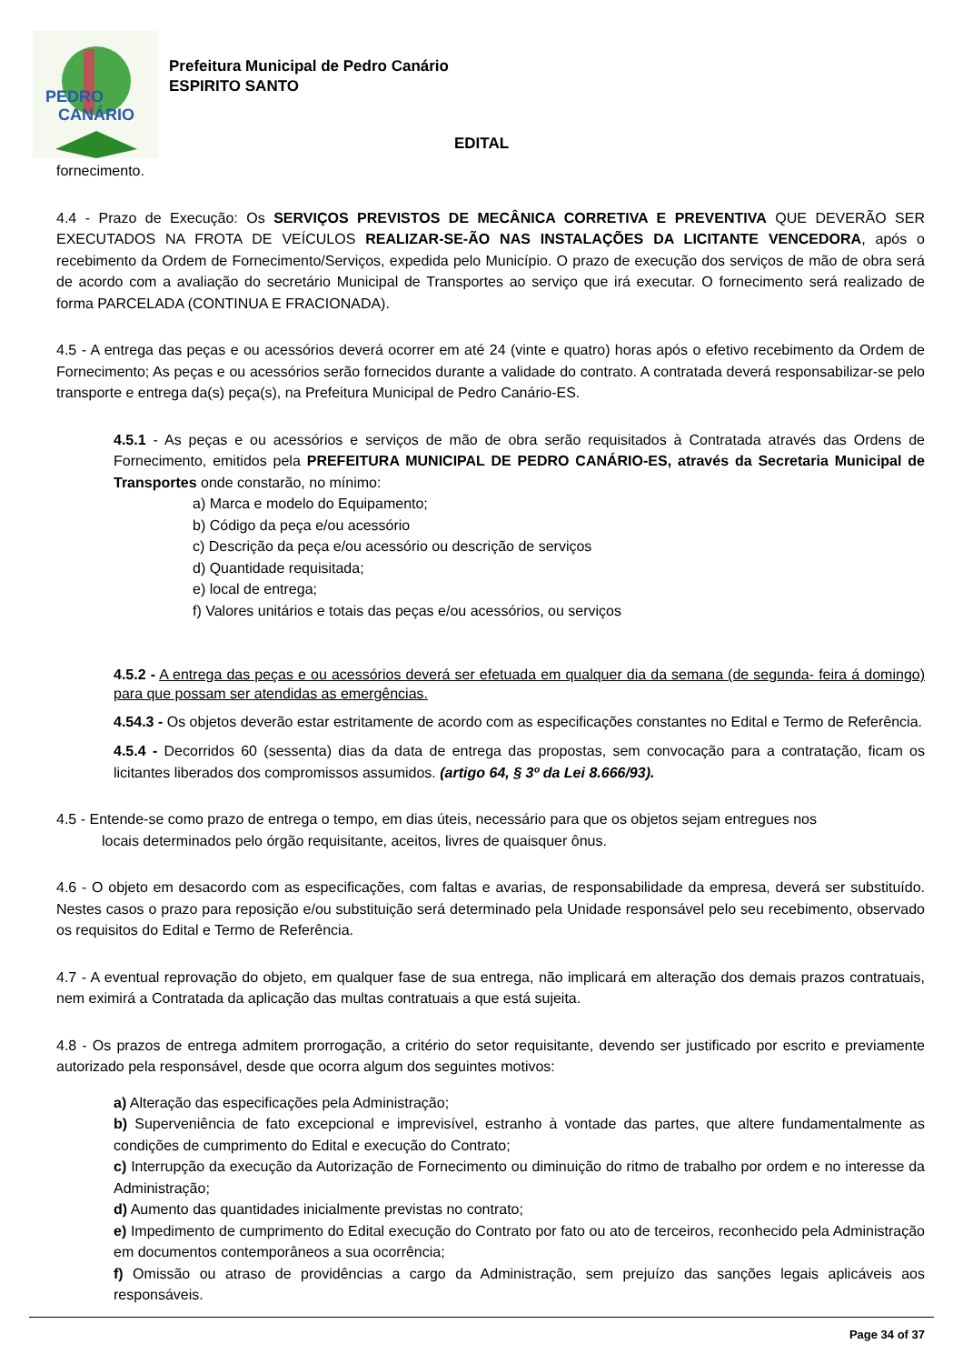PEDRO
CANÁRIO
Prefeitura Municipal de Pedro Canário
ESPIRITO SANTO
EDITAL
fornecimento.
4.4 - Prazo de Execução: Os SERVIÇOS PREVISTOS DE MECÂNICA CORRETIVA E PREVENTIVA QUE DEVERÃO SER EXECUTADOS NA FROTA DE VEÍCULOS REALIZAR-SE-ÃO NAS INSTALAÇÕES DA LICITANTE VENCEDORA, após o recebimento da Ordem de Fornecimento/Serviços, expedida pelo Município. O prazo de execução dos serviços de mão de obra será de acordo com a avaliação do secretário Municipal de Transportes ao serviço que irá executar. O fornecimento será realizado de forma PARCELADA (CONTINUA E FRACIONADA).
4.5 - A entrega das peças e ou acessórios deverá ocorrer em até 24 (vinte e quatro) horas após o efetivo recebimento da Ordem de Fornecimento; As peças e ou acessórios serão fornecidos durante a validade do contrato. A contratada deverá responsabilizar-se pelo transporte e entrega da(s) peça(s), na Prefeitura Municipal de Pedro Canário-ES.
4.5.1 - As peças e ou acessórios e serviços de mão de obra serão requisitados à Contratada através das Ordens de Fornecimento, emitidos pela PREFEITURA MUNICIPAL DE PEDRO CANÁRIO-ES, através da Secretaria Municipal de Transportes onde constarão, no mínimo:
a) Marca e modelo do Equipamento;
b) Código da peça e/ou acessório
c) Descrição da peça e/ou acessório ou descrição de serviços
d) Quantidade requisitada;
e) local de entrega;
f) Valores unitários e totais das peças e/ou acessórios, ou serviços
4.5.2 - A entrega das peças e ou acessórios deverá ser efetuada em qualquer dia da semana (de segunda- feira á domingo) para que possam ser atendidas as emergências.
4.54.3 - Os objetos deverão estar estritamente de acordo com as especificações constantes no Edital e Termo de Referência.
4.5.4 - Decorridos 60 (sessenta) dias da data de entrega das propostas, sem convocação para a contratação, ficam os licitantes liberados dos compromissos assumidos. (artigo 64, § 3º da Lei 8.666/93).
4.5 - Entende-se como prazo de entrega o tempo, em dias úteis, necessário para que os objetos sejam entregues nos
locais determinados pelo órgão requisitante, aceitos, livres de quaisquer ônus.
4.6 - O objeto em desacordo com as especificações, com faltas e avarias, de responsabilidade da empresa, deverá ser substituído. Nestes casos o prazo para reposição e/ou substituição será determinado pela Unidade responsável pelo seu recebimento, observado os requisitos do Edital e Termo de Referência.
4.7 - A eventual reprovação do objeto, em qualquer fase de sua entrega, não implicará em alteração dos demais prazos contratuais, nem eximirá a Contratada da aplicação das multas contratuais a que está sujeita.
4.8 - Os prazos de entrega admitem prorrogação, a critério do setor requisitante, devendo ser justificado por escrito e previamente autorizado pela responsável, desde que ocorra algum dos seguintes motivos:
a) Alteração das especificações pela Administração;
b) Superveniência de fato excepcional e imprevisível, estranho à vontade das partes, que altere fundamentalmente as condições de cumprimento do Edital e execução do Contrato;
c) Interrupção da execução da Autorização de Fornecimento ou diminuição do ritmo de trabalho por ordem e no interesse da Administração;
d) Aumento das quantidades inicialmente previstas no contrato;
e) Impedimento de cumprimento do Edital execução do Contrato por fato ou ato de terceiros, reconhecido pela Administração em documentos contemporâneos a sua ocorrência;
f) Omissão ou atraso de providências a cargo da Administração, sem prejuízo das sanções legais aplicáveis aos responsáveis.
Page 34 of 37